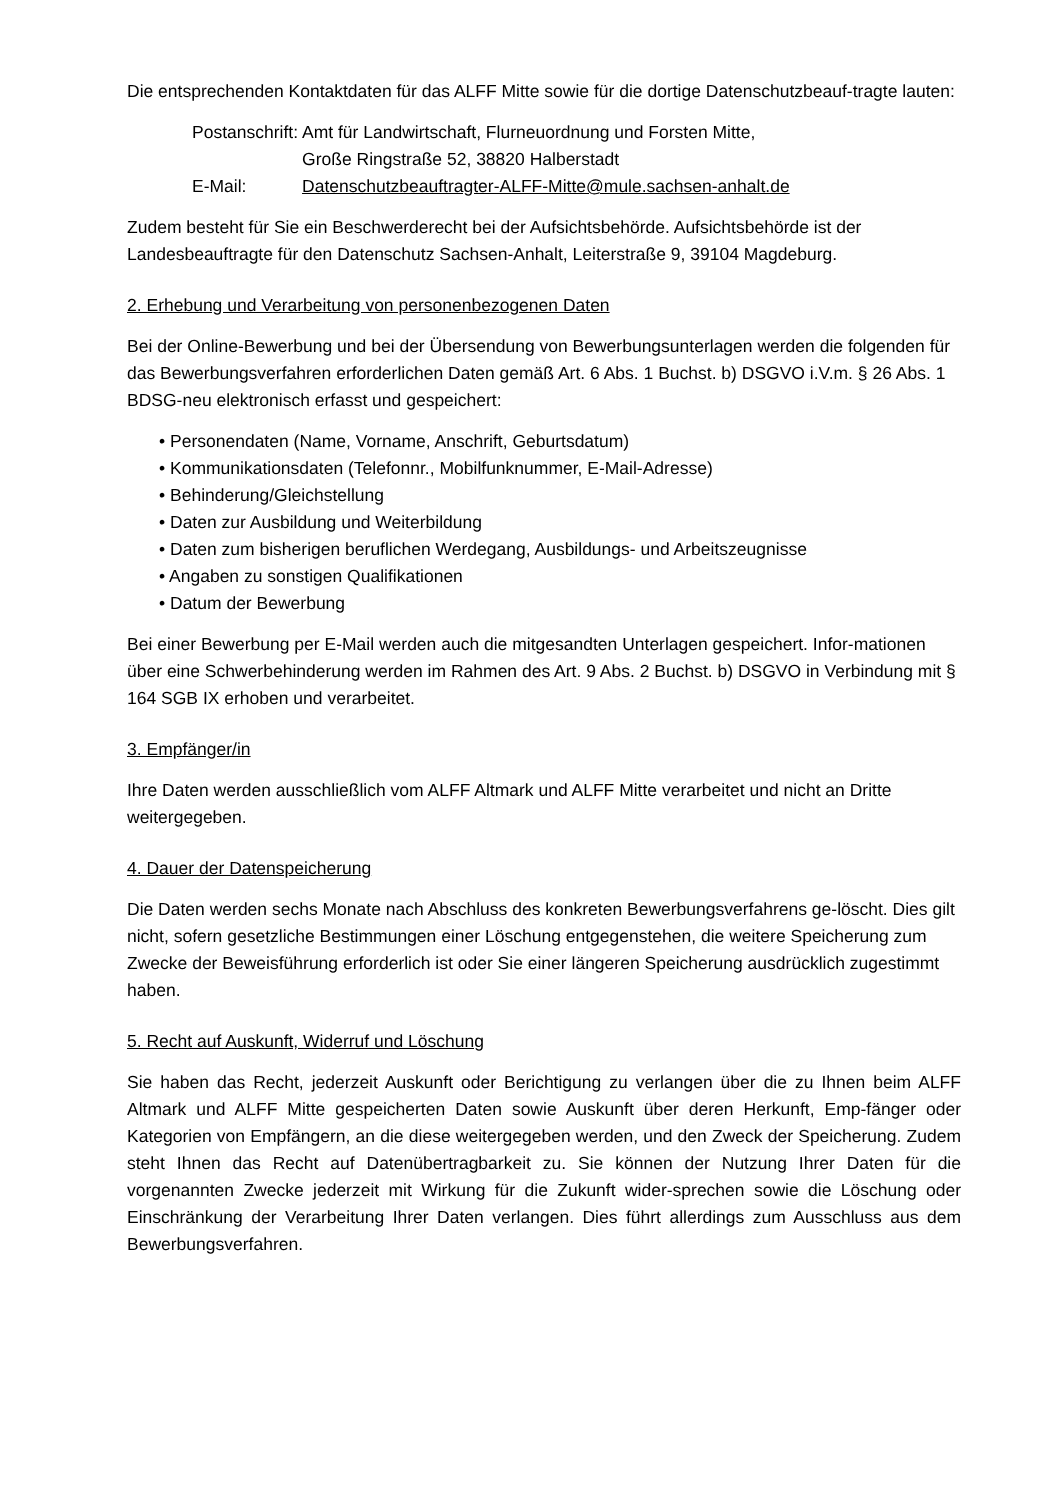Die entsprechenden Kontaktdaten für das ALFF Mitte sowie für die dortige Datenschutzbeauf-tragte lauten:
| Postanschrift: | Amt für Landwirtschaft, Flurneuordnung und Forsten Mitte, Große Ringstraße 52, 38820 Halberstadt |
| E-Mail: | Datenschutzbeauftragter-ALFF-Mitte@mule.sachsen-anhalt.de |
Zudem besteht für Sie ein Beschwerderecht bei der Aufsichtsbehörde. Aufsichtsbehörde ist der Landesbeauftragte für den Datenschutz Sachsen-Anhalt, Leiterstraße 9, 39104 Magdeburg.
2. Erhebung und Verarbeitung von personenbezogenen Daten
Bei der Online-Bewerbung und bei der Übersendung von Bewerbungsunterlagen werden die folgenden für das Bewerbungsverfahren erforderlichen Daten gemäß Art. 6 Abs. 1 Buchst. b) DSGVO i.V.m. § 26 Abs. 1 BDSG-neu elektronisch erfasst und gespeichert:
• Personendaten (Name, Vorname, Anschrift, Geburtsdatum)
• Kommunikationsdaten (Telefonnr., Mobilfunknummer, E-Mail-Adresse)
• Behinderung/Gleichstellung
• Daten zur Ausbildung und Weiterbildung
• Daten zum bisherigen beruflichen Werdegang, Ausbildungs- und Arbeitszeugnisse
• Angaben zu sonstigen Qualifikationen
• Datum der Bewerbung
Bei einer Bewerbung per E-Mail werden auch die mitgesandten Unterlagen gespeichert. Infor-mationen über eine Schwerbehinderung werden im Rahmen des Art. 9 Abs. 2 Buchst. b) DSGVO in Verbindung mit § 164 SGB IX erhoben und verarbeitet.
3. Empfänger/in
Ihre Daten werden ausschließlich vom ALFF Altmark und ALFF Mitte verarbeitet und nicht an Dritte weitergegeben.
4. Dauer der Datenspeicherung
Die Daten werden sechs Monate nach Abschluss des konkreten Bewerbungsverfahrens ge-löscht. Dies gilt nicht, sofern gesetzliche Bestimmungen einer Löschung entgegenstehen, die weitere Speicherung zum Zwecke der Beweisführung erforderlich ist oder Sie einer längeren Speicherung ausdrücklich zugestimmt haben.
5. Recht auf Auskunft, Widerruf und Löschung
Sie haben das Recht, jederzeit Auskunft oder Berichtigung zu verlangen über die zu Ihnen beim ALFF Altmark und ALFF Mitte gespeicherten Daten sowie Auskunft über deren Herkunft, Emp-fänger oder Kategorien von Empfängern, an die diese weitergegeben werden, und den Zweck der Speicherung. Zudem steht Ihnen das Recht auf Datenübertragbarkeit zu. Sie können der Nutzung Ihrer Daten für die vorgenannten Zwecke jederzeit mit Wirkung für die Zukunft wider-sprechen sowie die Löschung oder Einschränkung der Verarbeitung Ihrer Daten verlangen. Dies führt allerdings zum Ausschluss aus dem Bewerbungsverfahren.